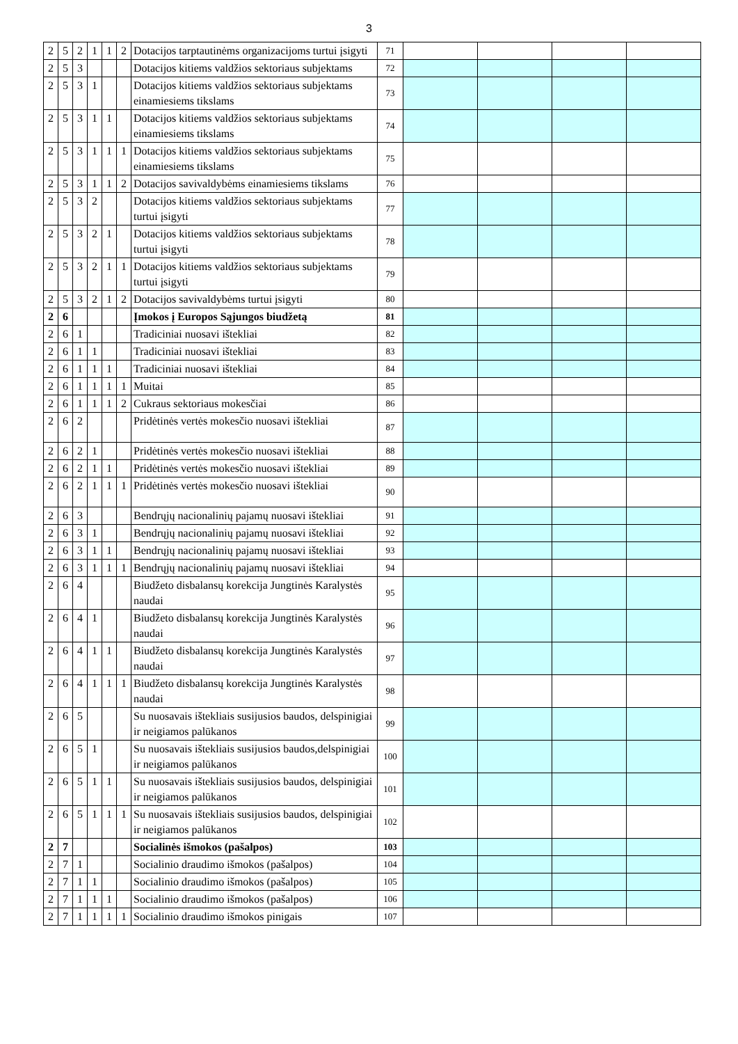3
| 2 | 5 | 2 | 1 | 1 | 2 | Dotacijos tarptautinėms organizacijoms turtui įsigyti | 71 | | | | |
| 2 | 5 | 3 | | | | Dotacijos kitiems valdžios sektoriaus subjektams | 72 | | | | |
| 2 | 5 | 3 | 1 | | | Dotacijos kitiems valdžios sektoriaus subjektams einamiesiems tikslams | 73 | | | | |
| 2 | 5 | 3 | 1 | 1 | | Dotacijos kitiems valdžios sektoriaus subjektams einamiesiems tikslams | 74 | | | | |
| 2 | 5 | 3 | 1 | 1 | 1 | Dotacijos kitiems valdžios sektoriaus subjektams einamiesiems tikslams | 75 | | | | |
| 2 | 5 | 3 | 1 | 1 | 2 | Dotacijos savivaldybėms einamiesiems tikslams | 76 | | | | |
| 2 | 5 | 3 | 2 | | | Dotacijos kitiems valdžios sektoriaus subjektams turtui įsigyti | 77 | | | | |
| 2 | 5 | 3 | 2 | 1 | | Dotacijos kitiems valdžios sektoriaus subjektams turtui įsigyti | 78 | | | | |
| 2 | 5 | 3 | 2 | 1 | 1 | Dotacijos kitiems valdžios sektoriaus subjektams turtui įsigyti | 79 | | | | |
| 2 | 5 | 3 | 2 | 1 | 2 | Dotacijos savivaldybėms turtui įsigyti | 80 | | | | |
| 2 | 6 | | | | | Įmokos į Europos Sąjungos biudžetą | 81 | | | | |
| 2 | 6 | 1 | | | | Tradiciniai nuosavi ištekliai | 82 | | | | |
| 2 | 6 | 1 | 1 | | | Tradiciniai nuosavi ištekliai | 83 | | | | |
| 2 | 6 | 1 | 1 | 1 | | Tradiciniai nuosavi ištekliai | 84 | | | | |
| 2 | 6 | 1 | 1 | 1 | 1 | Muitai | 85 | | | | |
| 2 | 6 | 1 | 1 | 1 | 2 | Cukraus sektoriaus mokesčiai | 86 | | | | |
| 2 | 6 | 2 | | | | Pridėtinės vertės mokesčio nuosavi ištekliai | 87 | | | | |
| 2 | 6 | 2 | 1 | | | Pridėtinės vertės mokesčio nuosavi ištekliai | 88 | | | | |
| 2 | 6 | 2 | 1 | 1 | | Pridėtinės vertės mokesčio nuosavi ištekliai | 89 | | | | |
| 2 | 6 | 2 | 1 | 1 | 1 | Pridėtinės vertės mokesčio nuosavi ištekliai | 90 | | | | |
| 2 | 6 | 3 | | | | Bendrųjų nacionalinių pajamų nuosavi ištekliai | 91 | | | | |
| 2 | 6 | 3 | 1 | | | Bendrųjų nacionalinių pajamų nuosavi ištekliai | 92 | | | | |
| 2 | 6 | 3 | 1 | 1 | | Bendrųjų nacionalinių pajamų nuosavi ištekliai | 93 | | | | |
| 2 | 6 | 3 | 1 | 1 | 1 | Bendrųjų nacionalinių pajamų nuosavi ištekliai | 94 | | | | |
| 2 | 6 | 4 | | | | Biudžeto disbalansų korekcija Jungtinės Karalystės naudai | 95 | | | | |
| 2 | 6 | 4 | 1 | | | Biudžeto disbalansų korekcija Jungtinės Karalystės naudai | 96 | | | | |
| 2 | 6 | 4 | 1 | 1 | | Biudžeto disbalansų korekcija Jungtinės Karalystės naudai | 97 | | | | |
| 2 | 6 | 4 | 1 | 1 | 1 | Biudžeto disbalansų korekcija Jungtinės Karalystės naudai | 98 | | | | |
| 2 | 6 | 5 | | | | Su nuosavais ištekliais susijusios baudos, delspinigiai ir neigiamos palūkanos | 99 | | | | |
| 2 | 6 | 5 | 1 | | | Su nuosavais ištekliais susijusios baudos,delspinigiai ir neigiamos palūkanos | 100 | | | | |
| 2 | 6 | 5 | 1 | 1 | | Su nuosavais ištekliais susijusios baudos, delspinigiai ir neigiamos palūkanos | 101 | | | | |
| 2 | 6 | 5 | 1 | 1 | 1 | Su nuosavais ištekliais susijusios baudos, delspinigiai ir neigiamos palūkanos | 102 | | | | |
| 2 | 7 | | | | | Socialinės išmokos (pašalpos) | 103 | | | | |
| 2 | 7 | 1 | | | | Socialinio draudimo išmokos (pašalpos) | 104 | | | | |
| 2 | 7 | 1 | 1 | | | Socialinio draudimo išmokos (pašalpos) | 105 | | | | |
| 2 | 7 | 1 | 1 | 1 | | Socialinio draudimo išmokos (pašalpos) | 106 | | | | |
| 2 | 7 | 1 | 1 | 1 | 1 | Socialinio draudimo išmokos pinigais | 107 | | | | |